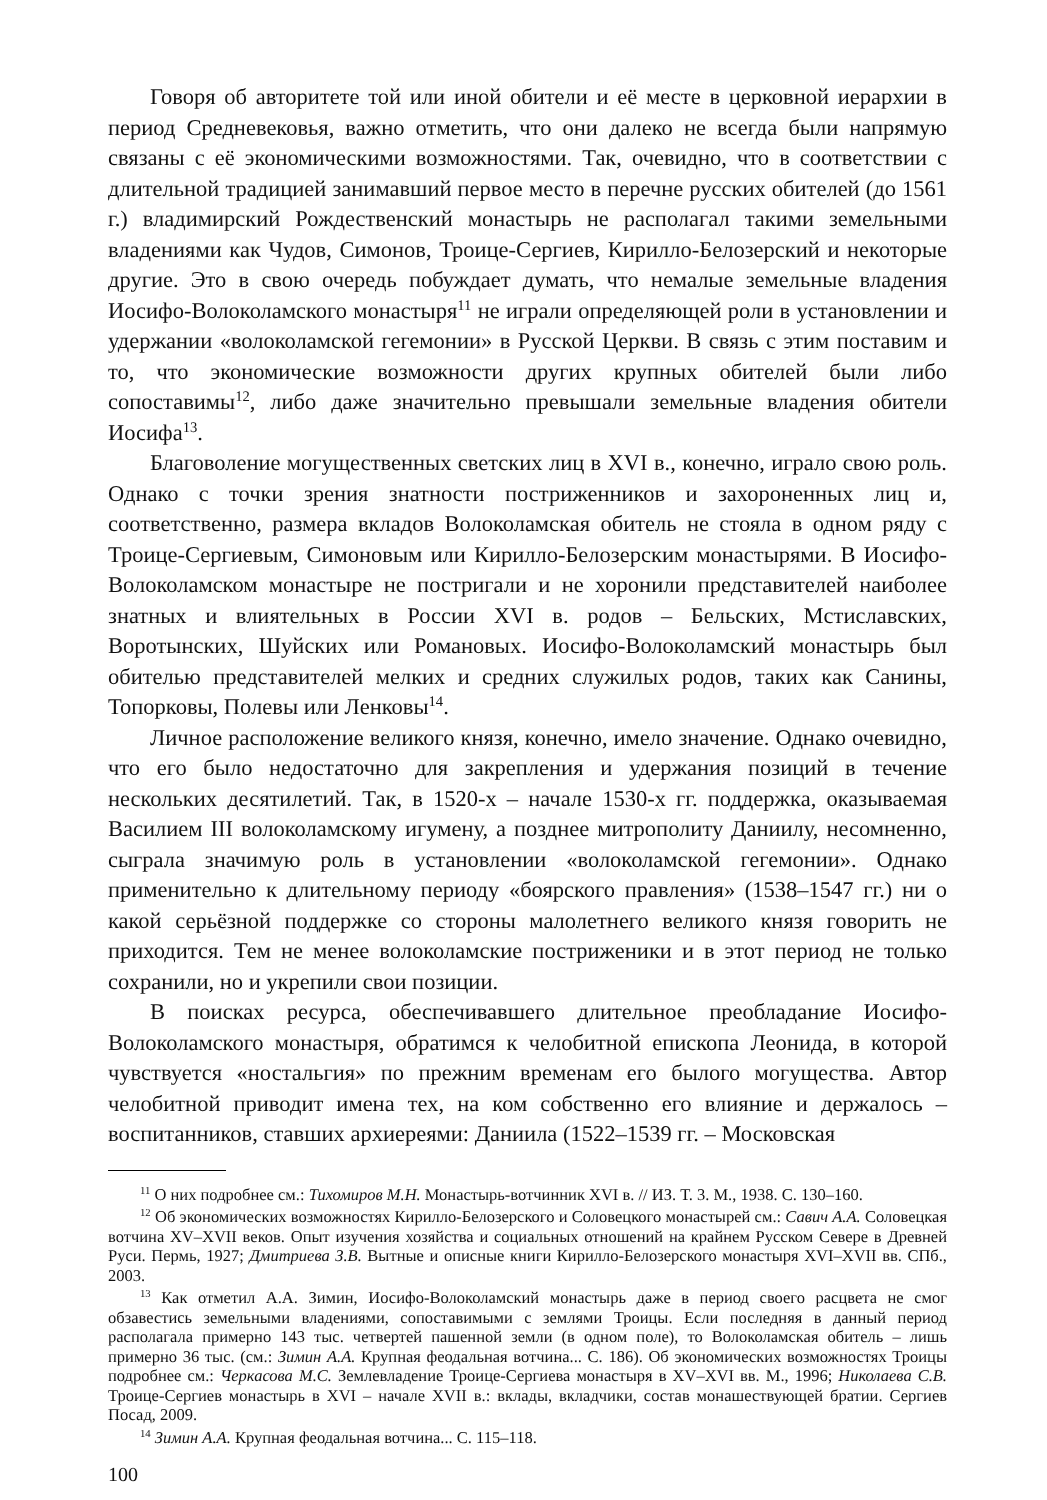Говоря об авторитете той или иной обители и её месте в церковной иерархии в период Средневековья, важно отметить, что они далеко не всегда были напрямую связаны с её экономическими возможностями. Так, очевидно, что в соответствии с длительной традицией занимавший первое место в перечне русских обителей (до 1561 г.) владимирский Рождественский монастырь не располагал такими земельными владениями как Чудов, Симонов, Троице-Сергиев, Кирилло-Белозерский и некоторые другие. Это в свою очередь побуждает думать, что немалые земельные владения Иосифо-Волоколамского монастыря<sup>11</sup> не играли определяющей роли в установлении и удержании «волоколамской гегемонии» в Русской Церкви. В связь с этим поставим и то, что экономические возможности других крупных обителей были либо сопоставимы<sup>12</sup>, либо даже значительно превышали земельные владения обители Иосифа<sup>13</sup>.
Благоволение могущественных светских лиц в XVI в., конечно, играло свою роль. Однако с точки зрения знатности постриженников и захороненных лиц и, соответственно, размера вкладов Волоколамская обитель не стояла в одном ряду с Троице-Сергиевым, Симоновым или Кирилло-Белозерским монастырями. В Иосифо-Волоколамском монастыре не постригали и не хоронили представителей наиболее знатных и влиятельных в России XVI в. родов – Бельских, Мстиславских, Воротынских, Шуйских или Романовых. Иосифо-Волоколамский монастырь был обителью представителей мелких и средних служилых родов, таких как Санины, Топорковы, Полевы или Ленковы<sup>14</sup>.
Личное расположение великого князя, конечно, имело значение. Однако очевидно, что его было недостаточно для закрепления и удержания позиций в течение нескольких десятилетий. Так, в 1520-х – начале 1530-х гг. поддержка, оказываемая Василием III волоколамскому игумену, а позднее митрополиту Даниилу, несомненно, сыграла значимую роль в установлении «волоколамской гегемонии». Однако применительно к длительному периоду «боярского правления» (1538–1547 гг.) ни о какой серьёзной поддержке со стороны малолетнего великого князя говорить не приходится. Тем не менее волоколамские постриженики и в этот период не только сохранили, но и укрепили свои позиции.
В поисках ресурса, обеспечивавшего длительное преобладание Иосифо-Волоколамского монастыря, обратимся к челобитной епископа Леонида, в которой чувствуется «ностальгия» по прежним временам его былого могущества. Автор челобитной приводит имена тех, на ком собственно его влияние и держалось – воспитанников, ставших архиереями: Даниила (1522–1539 гг. – Московская
<sup>11</sup> О них подробнее см.: Тихомиров М.Н. Монастырь-вотчинник XVI в. // ИЗ. Т. 3. М., 1938. С. 130–160.
<sup>12</sup> Об экономических возможностях Кирилло-Белозерского и Соловецкого монастырей см.: Савич А.А. Соловецкая вотчина XV–XVII веков. Опыт изучения хозяйства и социальных отношений на крайнем Русском Севере в Древней Руси. Пермь, 1927; Дмитриева З.В. Вытные и описные книги Кирилло-Белозерского монастыря XVI–XVII вв. СПб., 2003.
<sup>13</sup> Как отметил А.А. Зимин, Иосифо-Волоколамский монастырь даже в период своего расцвета не смог обзавестись земельными владениями, сопоставимыми с землями Троицы. Если последняя в данный период располагала примерно 143 тыс. четвертей пашенной земли (в одном поле), то Волоколамская обитель – лишь примерно 36 тыс. (см.: Зимин А.А. Крупная феодальная вотчина... С. 186). Об экономических возможностях Троицы подробнее см.: Черкасова М.С. Землевладение Троице-Сергиева монастыря в XV–XVI вв. М., 1996; Николаева С.В. Троице-Сергиев монастырь в XVI – начале XVII в.: вклады, вкладчики, состав монашествующей братии. Сергиев Посад, 2009.
<sup>14</sup> Зимин А.А. Крупная феодальная вотчина... С. 115–118.
100